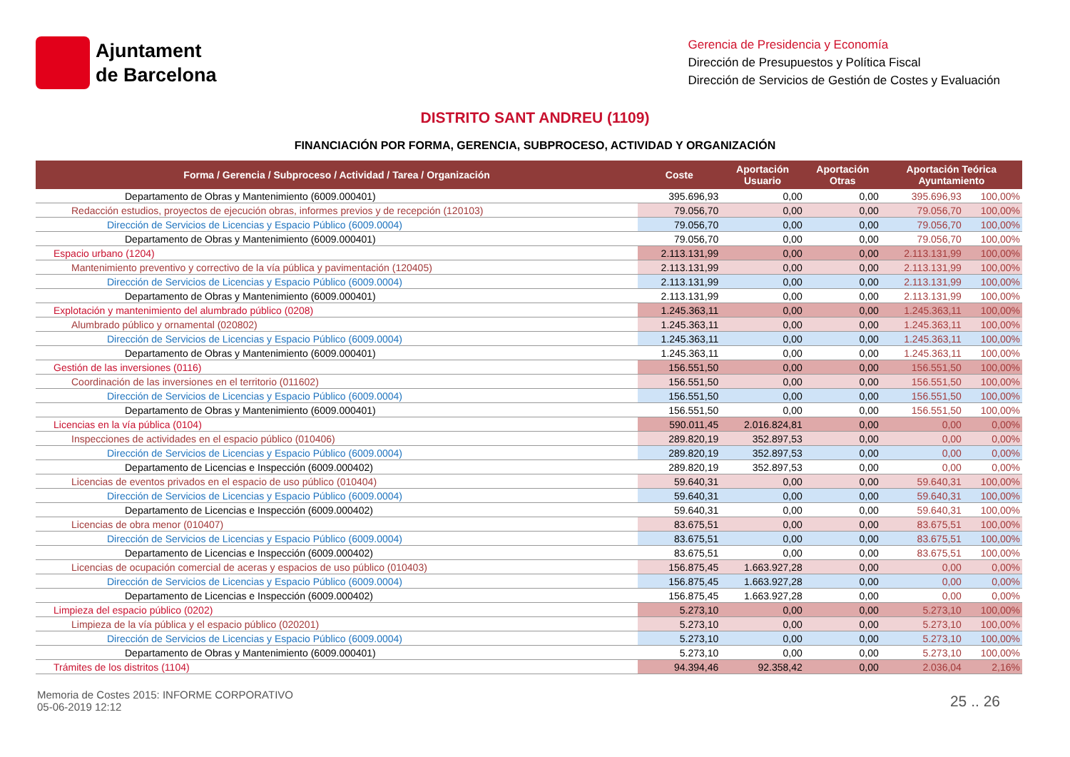Ajuntament
de Barcelona
Gerencia de Presidencia y Economía
Dirección de Presupuestos y Política Fiscal
Dirección de Servicios de Gestión de Costes y Evaluación
DISTRITO SANT ANDREU (1109)
FINANCIACIÓN POR FORMA, GERENCIA, SUBPROCESO, ACTIVIDAD Y ORGANIZACIÓN
| Forma / Gerencia / Subproceso / Actividad / Tarea / Organización | Coste | Aportación Usuario | Aportación Otras | Aportación Teórica Ayuntamiento | |
| --- | --- | --- | --- | --- | --- |
| Departamento de Obras y Mantenimiento (6009.000401) | 395.696,93 | 0,00 | 0,00 | 395.696,93 | 100,00% |
| Redacción estudios, proyectos de ejecución obras, informes previos y de recepción (120103) | 79.056,70 | 0,00 | 0,00 | 79.056,70 | 100,00% |
| Dirección de Servicios de Licencias y Espacio Público (6009.0004) | 79.056,70 | 0,00 | 0,00 | 79.056,70 | 100,00% |
| Departamento de Obras y Mantenimiento (6009.000401) | 79.056,70 | 0,00 | 0,00 | 79.056,70 | 100,00% |
| Espacio urbano (1204) | 2.113.131,99 | 0,00 | 0,00 | 2.113.131,99 | 100,00% |
| Mantenimiento preventivo y correctivo de la vía pública y pavimentación (120405) | 2.113.131,99 | 0,00 | 0,00 | 2.113.131,99 | 100,00% |
| Dirección de Servicios de Licencias y Espacio Público (6009.0004) | 2.113.131,99 | 0,00 | 0,00 | 2.113.131,99 | 100,00% |
| Departamento de Obras y Mantenimiento (6009.000401) | 2.113.131,99 | 0,00 | 0,00 | 2.113.131,99 | 100,00% |
| Explotación y mantenimiento del alumbrado público (0208) | 1.245.363,11 | 0,00 | 0,00 | 1.245.363,11 | 100,00% |
| Alumbrado público y ornamental (020802) | 1.245.363,11 | 0,00 | 0,00 | 1.245.363,11 | 100,00% |
| Dirección de Servicios de Licencias y Espacio Público (6009.0004) | 1.245.363,11 | 0,00 | 0,00 | 1.245.363,11 | 100,00% |
| Departamento de Obras y Mantenimiento (6009.000401) | 1.245.363,11 | 0,00 | 0,00 | 1.245.363,11 | 100,00% |
| Gestión de las inversiones (0116) | 156.551,50 | 0,00 | 0,00 | 156.551,50 | 100,00% |
| Coordinación de las inversiones en el territorio (011602) | 156.551,50 | 0,00 | 0,00 | 156.551,50 | 100,00% |
| Dirección de Servicios de Licencias y Espacio Público (6009.0004) | 156.551,50 | 0,00 | 0,00 | 156.551,50 | 100,00% |
| Departamento de Obras y Mantenimiento (6009.000401) | 156.551,50 | 0,00 | 0,00 | 156.551,50 | 100,00% |
| Licencias en la vía pública (0104) | 590.011,45 | 2.016.824,81 | 0,00 | 0,00 | 0,00% |
| Inspecciones de actividades en el espacio público (010406) | 289.820,19 | 352.897,53 | 0,00 | 0,00 | 0,00% |
| Dirección de Servicios de Licencias y Espacio Público (6009.0004) | 289.820,19 | 352.897,53 | 0,00 | 0,00 | 0,00% |
| Departamento de Licencias e Inspección (6009.000402) | 289.820,19 | 352.897,53 | 0,00 | 0,00 | 0,00% |
| Licencias de eventos privados en el espacio de uso público (010404) | 59.640,31 | 0,00 | 0,00 | 59.640,31 | 100,00% |
| Dirección de Servicios de Licencias y Espacio Público (6009.0004) | 59.640,31 | 0,00 | 0,00 | 59.640,31 | 100,00% |
| Departamento de Licencias e Inspección (6009.000402) | 59.640,31 | 0,00 | 0,00 | 59.640,31 | 100,00% |
| Licencias de obra menor (010407) | 83.675,51 | 0,00 | 0,00 | 83.675,51 | 100,00% |
| Dirección de Servicios de Licencias y Espacio Público (6009.0004) | 83.675,51 | 0,00 | 0,00 | 83.675,51 | 100,00% |
| Departamento de Licencias e Inspección (6009.000402) | 83.675,51 | 0,00 | 0,00 | 83.675,51 | 100,00% |
| Licencias de ocupación comercial de aceras y espacios de uso público (010403) | 156.875,45 | 1.663.927,28 | 0,00 | 0,00 | 0,00% |
| Dirección de Servicios de Licencias y Espacio Público (6009.0004) | 156.875,45 | 1.663.927,28 | 0,00 | 0,00 | 0,00% |
| Departamento de Licencias e Inspección (6009.000402) | 156.875,45 | 1.663.927,28 | 0,00 | 0,00 | 0,00% |
| Limpieza del espacio público (0202) | 5.273,10 | 0,00 | 0,00 | 5.273,10 | 100,00% |
| Limpieza de la vía pública y el espacio público (020201) | 5.273,10 | 0,00 | 0,00 | 5.273,10 | 100,00% |
| Dirección de Servicios de Licencias y Espacio Público (6009.0004) | 5.273,10 | 0,00 | 0,00 | 5.273,10 | 100,00% |
| Departamento de Obras y Mantenimiento (6009.000401) | 5.273,10 | 0,00 | 0,00 | 5.273,10 | 100,00% |
| Trámites de los distritos (1104) | 94.394,46 | 92.358,42 | 0,00 | 2.036,04 | 2,16% |
Memoria de Costes 2015: INFORME CORPORATIVO
05-06-2019 12:12
25 .. 26